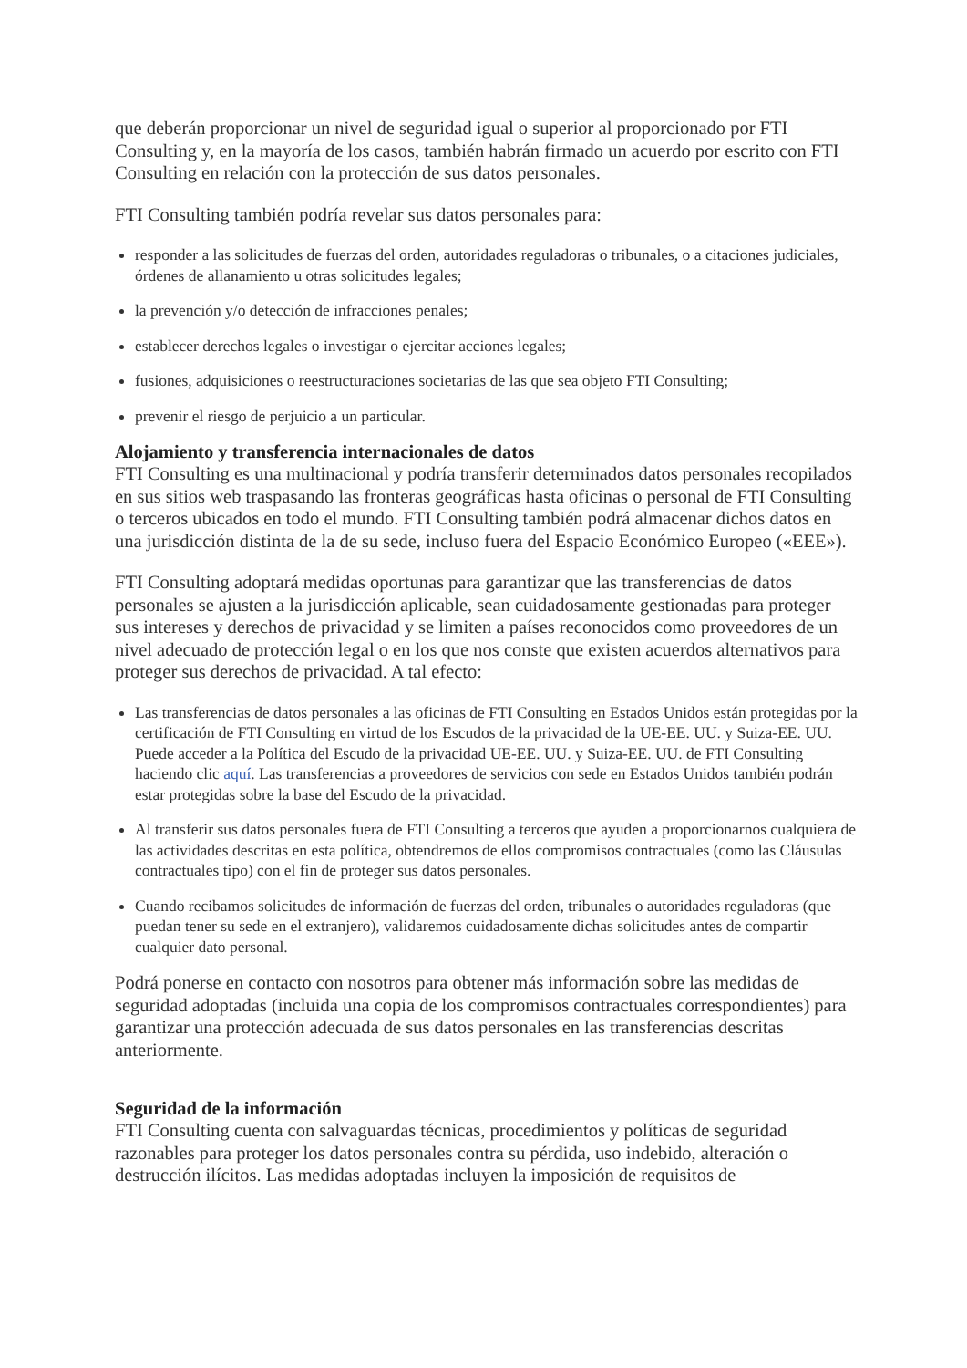que deberán proporcionar un nivel de seguridad igual o superior al proporcionado por FTI Consulting y, en la mayoría de los casos, también habrán firmado un acuerdo por escrito con FTI Consulting en relación con la protección de sus datos personales.
FTI Consulting también podría revelar sus datos personales para:
responder a las solicitudes de fuerzas del orden, autoridades reguladoras o tribunales, o a citaciones judiciales, órdenes de allanamiento u otras solicitudes legales;
la prevención y/o detección de infracciones penales;
establecer derechos legales o investigar o ejercitar acciones legales;
fusiones, adquisiciones o reestructuraciones societarias de las que sea objeto FTI Consulting;
prevenir el riesgo de perjuicio a un particular.
Alojamiento y transferencia internacionales de datos
FTI Consulting es una multinacional y podría transferir determinados datos personales recopilados en sus sitios web traspasando las fronteras geográficas hasta oficinas o personal de FTI Consulting o terceros ubicados en todo el mundo. FTI Consulting también podrá almacenar dichos datos en una jurisdicción distinta de la de su sede, incluso fuera del Espacio Económico Europeo («EEE»).
FTI Consulting adoptará medidas oportunas para garantizar que las transferencias de datos personales se ajusten a la jurisdicción aplicable, sean cuidadosamente gestionadas para proteger sus intereses y derechos de privacidad y se limiten a países reconocidos como proveedores de un nivel adecuado de protección legal o en los que nos conste que existen acuerdos alternativos para proteger sus derechos de privacidad. A tal efecto:
Las transferencias de datos personales a las oficinas de FTI Consulting en Estados Unidos están protegidas por la certificación de FTI Consulting en virtud de los Escudos de la privacidad de la UE-EE. UU. y Suiza-EE. UU. Puede acceder a la Política del Escudo de la privacidad UE-EE. UU. y Suiza-EE. UU. de FTI Consulting haciendo clic aquí. Las transferencias a proveedores de servicios con sede en Estados Unidos también podrán estar protegidas sobre la base del Escudo de la privacidad.
Al transferir sus datos personales fuera de FTI Consulting a terceros que ayuden a proporcionarnos cualquiera de las actividades descritas en esta política, obtendremos de ellos compromisos contractuales (como las Cláusulas contractuales tipo) con el fin de proteger sus datos personales.
Cuando recibamos solicitudes de información de fuerzas del orden, tribunales o autoridades reguladoras (que puedan tener su sede en el extranjero), validaremos cuidadosamente dichas solicitudes antes de compartir cualquier dato personal.
Podrá ponerse en contacto con nosotros para obtener más información sobre las medidas de seguridad adoptadas (incluida una copia de los compromisos contractuales correspondientes) para garantizar una protección adecuada de sus datos personales en las transferencias descritas anteriormente.
Seguridad de la información
FTI Consulting cuenta con salvaguardas técnicas, procedimientos y políticas de seguridad razonables para proteger los datos personales contra su pérdida, uso indebido, alteración o destrucción ilícitos. Las medidas adoptadas incluyen la imposición de requisitos de